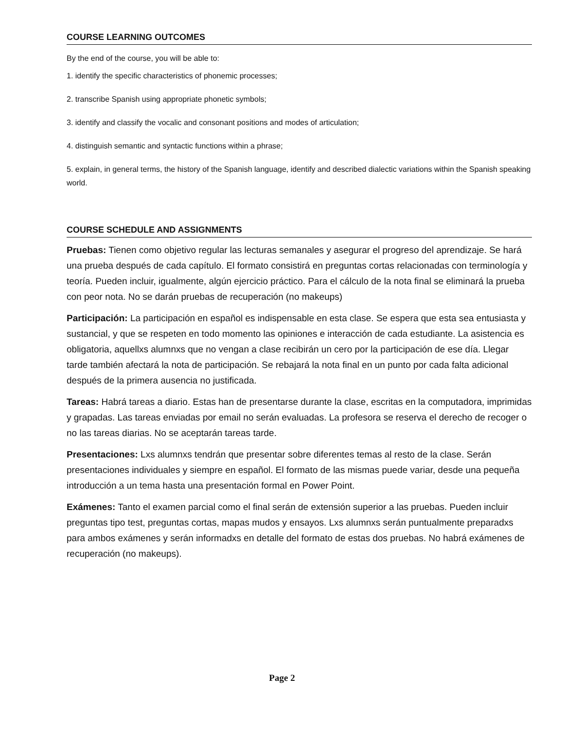COURSE LEARNING OUTCOMES
By the end of the course, you will be able to:
1. identify the specific characteristics of phonemic processes;
2. transcribe Spanish using appropriate phonetic symbols;
3. identify and classify the vocalic and consonant positions and modes of articulation;
4. distinguish semantic and syntactic functions within a phrase;
5. explain, in general terms, the history of the Spanish language, identify and described dialectic variations within the Spanish speaking world.
COURSE SCHEDULE AND ASSIGNMENTS
Pruebas: Tienen como objetivo regular las lecturas semanales y asegurar el progreso del aprendizaje. Se hará una prueba después de cada capítulo. El formato consistirá en preguntas cortas relacionadas con terminología y teoría. Pueden incluir, igualmente, algún ejercicio práctico. Para el cálculo de la nota final se eliminará la prueba con peor nota. No se darán pruebas de recuperación (no makeups)
Participación: La participación en español es indispensable en esta clase. Se espera que esta sea entusiasta y sustancial, y que se respeten en todo momento las opiniones e interacción de cada estudiante. La asistencia es obligatoria, aquellxs alumnxs que no vengan a clase recibirán un cero por la participación de ese día. Llegar tarde también afectará la nota de participación. Se rebajará la nota final en un punto por cada falta adicional después de la primera ausencia no justificada.
Tareas: Habrá tareas a diario. Estas han de presentarse durante la clase, escritas en la computadora, imprimidas y grapadas. Las tareas enviadas por email no serán evaluadas. La profesora se reserva el derecho de recoger o no las tareas diarias. No se aceptarán tareas tarde.
Presentaciones: Lxs alumnxs tendrán que presentar sobre diferentes temas al resto de la clase. Serán presentaciones individuales y siempre en español. El formato de las mismas puede variar, desde una pequeña introducción a un tema hasta una presentación formal en Power Point.
Exámenes: Tanto el examen parcial como el final serán de extensión superior a las pruebas. Pueden incluir preguntas tipo test, preguntas cortas, mapas mudos y ensayos. Lxs alumnxs serán puntualmente preparadxs para ambos exámenes y serán informadxs en detalle del formato de estas dos pruebas. No habrá exámenes de recuperación (no makeups).
Page 2